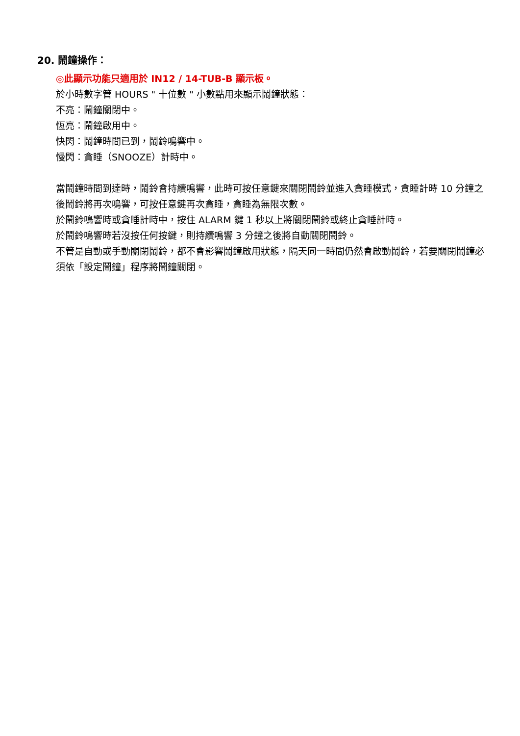20. 鬧鐘操作：
◎此顯示功能只適用於 IN12 / 14-TUB-B 顯示板。
於小時數字管 HOURS " 十位數 " 小數點用來顯示鬧鐘狀態：
不亮：鬧鐘關閉中。
恆亮：鬧鐘啟用中。
快閃：鬧鐘時間已到，鬧鈴鳴響中。
慢閃：貪睡（SNOOZE）計時中。
當鬧鐘時間到達時，鬧鈴會持續鳴響，此時可按任意鍵來關閉鬧鈴並進入貪睡模式，貪睡計時 10 分鐘之後鬧鈴將再次鳴響，可按任意鍵再次貪睡，貪睡為無限次數。
於鬧鈴鳴響時或貪睡計時中，按住 ALARM 鍵 1 秒以上將關閉鬧鈴或終止貪睡計時。
於鬧鈴鳴響時若沒按任何按鍵，則持續鳴響 3 分鐘之後將自動關閉鬧鈴。
不管是自動或手動關閉鬧鈴，都不會影響鬧鐘啟用狀態，隔天同一時間仍然會啟動鬧鈴，若要關閉鬧鐘必須依「設定鬧鐘」程序將鬧鐘關閉。